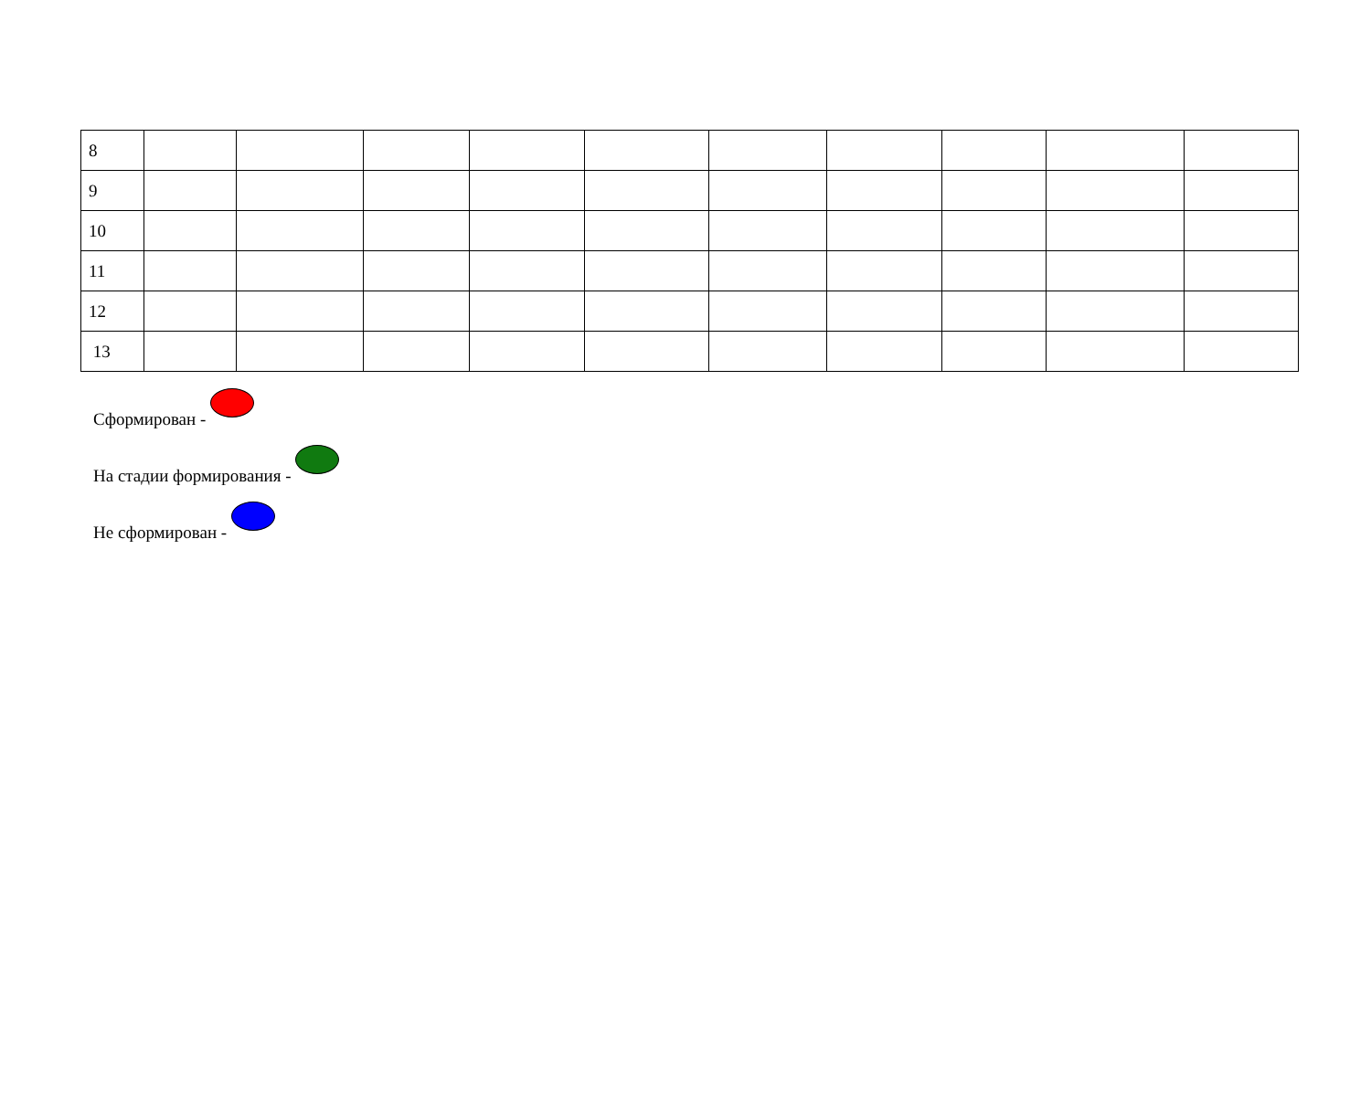| 8 | | | | | | | | | | |
| 9 | | | | | | | | | | |
| 10 | | | | | | | | | | |
| 11 | | | | | | | | | | |
| 12 | | | | | | | | | | |
| 13 | | | | | | | | | | |
Сформирован -
На стадии формирования -
Не сформирован -